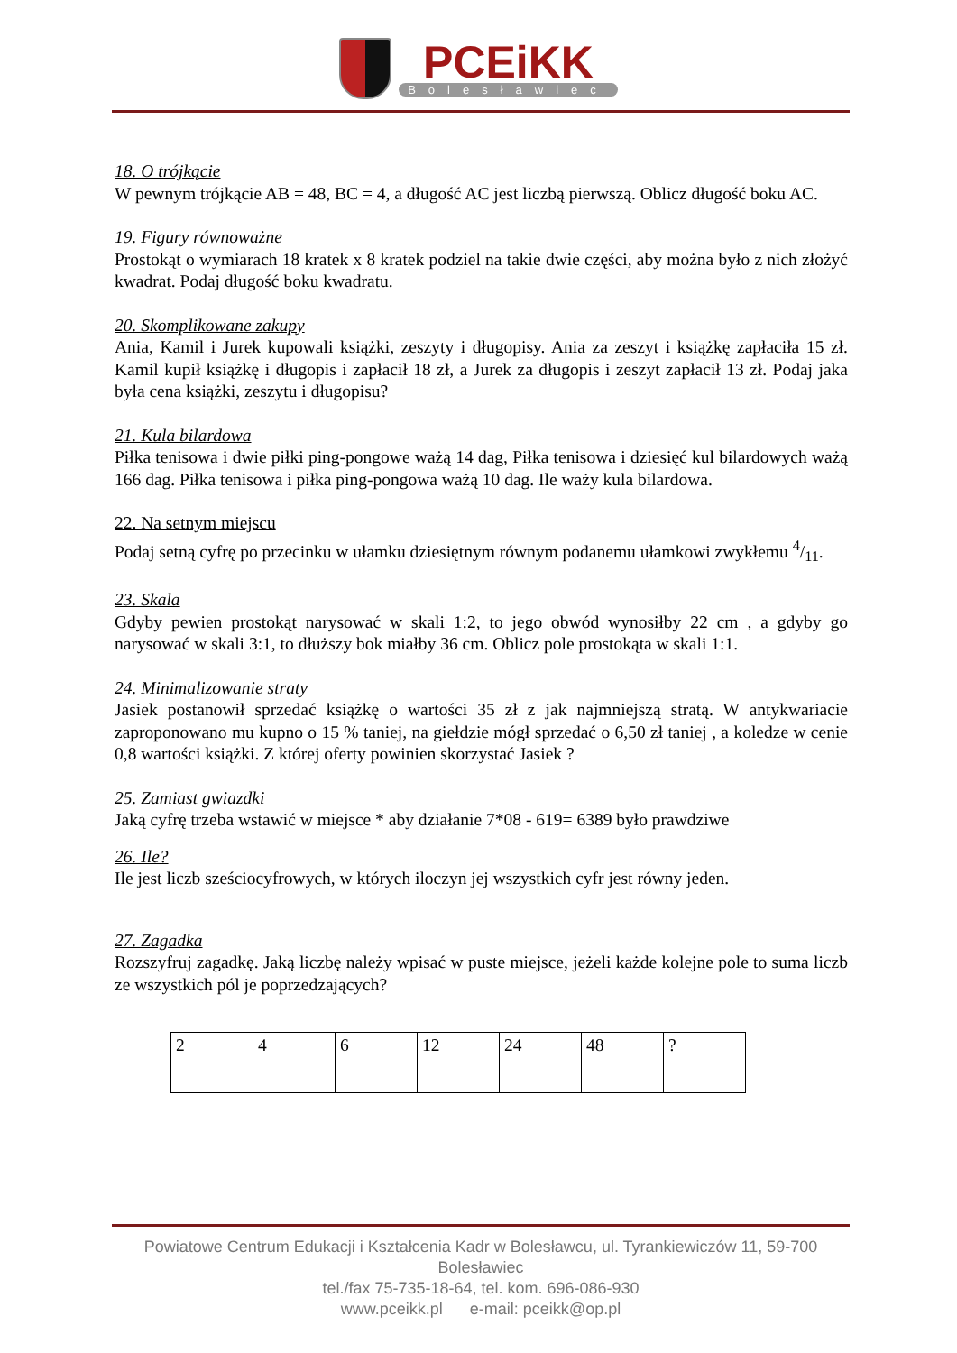PCEiKK
Bolesławiec
18. O trójkącie
W pewnym trójkącie AB = 48, BC = 4, a długość AC jest liczbą pierwszą. Oblicz długość boku AC.
19. Figury równoważne
Prostokąt o wymiarach 18 kratek x 8 kratek podziel na takie dwie części, aby można było z nich złożyć kwadrat. Podaj długość boku kwadratu.
20. Skomplikowane zakupy
Ania, Kamil i Jurek kupowali książki, zeszyty i długopisy. Ania za zeszyt i książkę zapłaciła 15 zł. Kamil kupił książkę i długopis i zapłacił 18 zł, a Jurek za długopis i zeszyt zapłacił 13 zł. Podaj jaka była cena książki, zeszytu i długopisu?
21. Kula bilardowa
Piłka tenisowa i dwie piłki ping-pongowe ważą 14 dag, Piłka tenisowa i dziesięć kul bilardowych ważą 166 dag. Piłka tenisowa i piłka ping-pongowa ważą 10 dag. Ile waży kula bilardowa.
22. Na setnym miejscu
Podaj setną cyfrę po przecinku w ułamku dziesiętnym równym podanemu ułamkowi zwykłemu 4/11.
23. Skala
Gdyby pewien prostokąt narysować w skali 1:2, to jego obwód wynosiłby 22 cm , a gdyby go narysować w skali 3:1, to dłuższy bok miałby 36 cm. Oblicz pole prostokąta w skali 1:1.
24. Minimalizowanie straty
Jasiek postanowił sprzedać książkę o wartości 35 zł z jak najmniejszą stratą. W antykwariacie zaproponowano mu kupno o 15 % taniej, na giełdzie mógł sprzedać o 6,50 zł taniej , a koledze w cenie 0,8 wartości książki. Z której oferty powinien skorzystać Jasiek ?
25. Zamiast gwiazdki
Jaką cyfrę trzeba wstawić w miejsce * aby działanie 7*08 - 619= 6389 było prawdziwe
26. Ile?
Ile jest liczb sześciocyfrowych, w których iloczyn jej wszystkich cyfr jest równy jeden.
27. Zagadka
Rozszyfruj zagadkę. Jaką liczbę należy wpisać w puste miejsce, jeżeli każde kolejne pole to suma liczb ze wszystkich pól je poprzedzających?
| 2 | 4 | 6 | 12 | 24 | 48 | ? |
Powiatowe Centrum Edukacji i Kształcenia Kadr w Bolesławcu, ul. Tyrankiewiczów 11, 59-700 Bolesławiec
tel./fax 75-735-18-64, tel. kom. 696-086-930
www.pceikk.pl e-mail: pceikk@op.pl